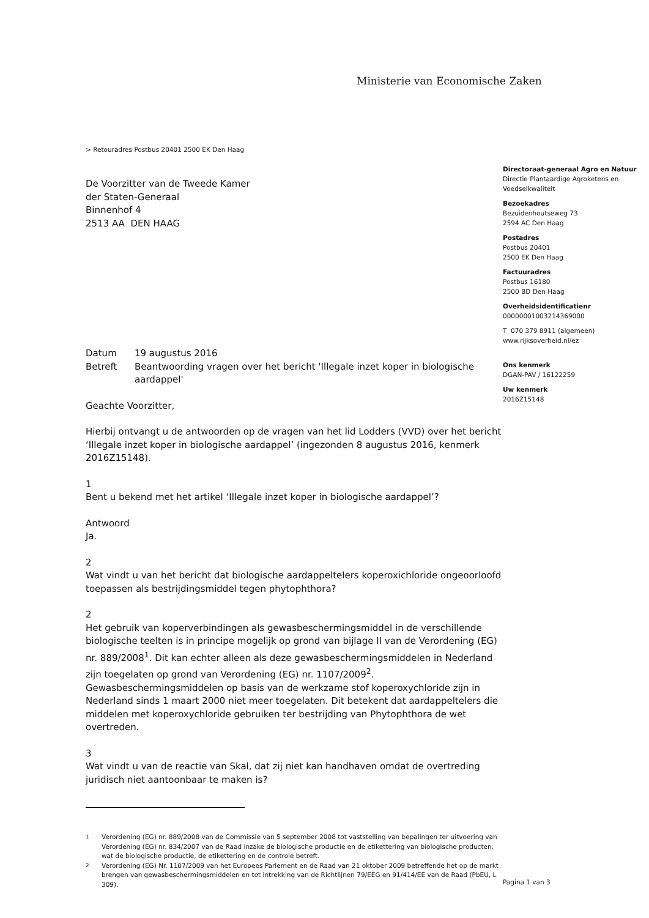Ministerie van Economische Zaken
> Retouradres Postbus 20401 2500 EK Den Haag
Directoraat-generaal Agro en Natuur
Directie Plantaardige Agroketens en Voedselkwaliteit
Bezoekadres
Bezuidenhoutseweg 73
2594 AC Den Haag
Postadres
Postbus 20401
2500 EK Den Haag
Factuuradres
Postbus 16180
2500 BD Den Haag
Overheidsidentificatienr
00000001003214369000
T 070 379 8911 (algemeen)
www.rijksoverheid.nl/ez
Ons kenmerk
DGAN-PAV / 16122259
Uw kenmerk
2016Z15148
De Voorzitter van de Tweede Kamer
der Staten-Generaal
Binnenhof 4
2513 AA DEN HAAG
Datum 19 augustus 2016
Betreft Beantwoording vragen over het bericht 'Illegale inzet koper in biologische aardappel'
Geachte Voorzitter,
Hierbij ontvangt u de antwoorden op de vragen van het lid Lodders (VVD) over het bericht ‘Illegale inzet koper in biologische aardappel’ (ingezonden 8 augustus 2016, kenmerk 2016Z15148).
1
Bent u bekend met het artikel ‘Illegale inzet koper in biologische aardappel’?
Antwoord
Ja.
2
Wat vindt u van het bericht dat biologische aardappeltelers koperoxichloride ongeoorloofd toepassen als bestrijdingsmiddel tegen phytophthora?
2
Het gebruik van koperverbindingen als gewasbeschermingsmiddel in de verschillende biologische teelten is in principe mogelijk op grond van bijlage II van de Verordening (EG) nr. 889/2008<sup>1</sup>. Dit kan echter alleen als deze gewasbeschermingsmiddelen in Nederland zijn toegelaten op grond van Verordening (EG) nr. 1107/2009<sup>2</sup>. Gewasbeschermingsmiddelen op basis van de werkzame stof koperoxychloride zijn in Nederland sinds 1 maart 2000 niet meer toegelaten. Dit betekent dat aardappeltelers die middelen met koperoxychloride gebruiken ter bestrijding van Phytophthora de wet overtreden.
3
Wat vindt u van de reactie van Skal, dat zij niet kan handhaven omdat de overtreding juridisch niet aantoonbaar te maken is?
<sup>1</sup> Verordening (EG) nr. 889/2008 van de Commissie van 5 september 2008 tot vaststelling van bepalingen ter uitvoering van Verordening (EG) nr. 834/2007 van de Raad inzake de biologische productie en de etikettering van biologische producten, wat de biologische productie, de etikettering en de controle betreft.
<sup>2</sup> Verordening (EG) Nr. 1107/2009 van het Europees Parlement en de Raad van 21 oktober 2009 betreffende het op de markt brengen van gewasbeschermingsmiddelen en tot intrekking van de Richtlijnen 79/EEG en 91/414/EE van de Raad (PbEU, L 309).
Pagina 1 van 3